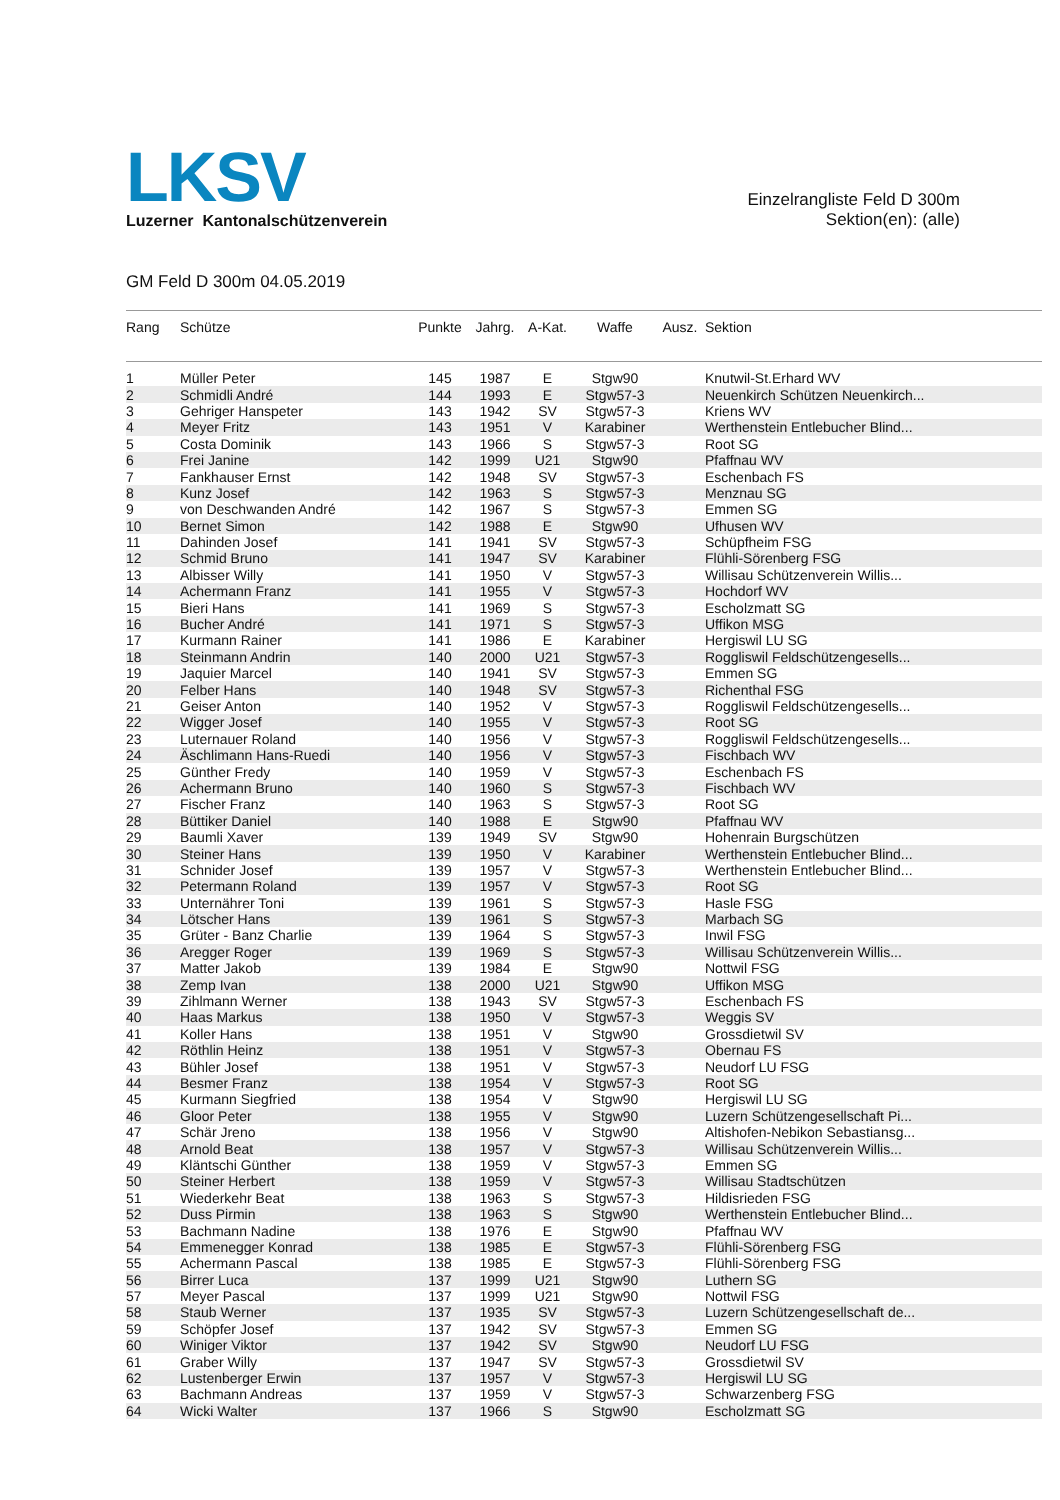LKSV
Luzerner Kantonalschützenverein
Einzelrangliste Feld D 300m
Sektion(en): (alle)
GM Feld D 300m 04.05.2019
| Rang | Schütze | Punkte | Jahrg. | A-Kat. | Waffe | Ausz. | Sektion |
| --- | --- | --- | --- | --- | --- | --- | --- |
| 1 | Müller Peter | 145 | 1987 | E | Stgw90 | | Knutwil-St.Erhard WV |
| 2 | Schmidli André | 144 | 1993 | E | Stgw57-3 | | Neuenkirch Schützen Neuenkirch... |
| 3 | Gehriger Hanspeter | 143 | 1942 | SV | Stgw57-3 | | Kriens WV |
| 4 | Meyer Fritz | 143 | 1951 | V | Karabiner | | Werthenstein Entlebucher Blind... |
| 5 | Costa Dominik | 143 | 1966 | S | Stgw57-3 | | Root SG |
| 6 | Frei Janine | 142 | 1999 | U21 | Stgw90 | | Pfaffnau WV |
| 7 | Fankhauser Ernst | 142 | 1948 | SV | Stgw57-3 | | Eschenbach FS |
| 8 | Kunz Josef | 142 | 1963 | S | Stgw57-3 | | Menznau SG |
| 9 | von Deschwanden André | 142 | 1967 | S | Stgw57-3 | | Emmen SG |
| 10 | Bernet Simon | 142 | 1988 | E | Stgw90 | | Ufhusen WV |
| 11 | Dahinden Josef | 141 | 1941 | SV | Stgw57-3 | | Schüpfheim FSG |
| 12 | Schmid Bruno | 141 | 1947 | SV | Karabiner | | Flühli-Sörenberg FSG |
| 13 | Albisser Willy | 141 | 1950 | V | Stgw57-3 | | Willisau Schützenverein Willis... |
| 14 | Achermann Franz | 141 | 1955 | V | Stgw57-3 | | Hochdorf WV |
| 15 | Bieri Hans | 141 | 1969 | S | Stgw57-3 | | Escholzmatt SG |
| 16 | Bucher André | 141 | 1971 | S | Stgw57-3 | | Uffikon MSG |
| 17 | Kurmann Rainer | 141 | 1986 | E | Karabiner | | Hergiswil LU SG |
| 18 | Steinmann Andrin | 140 | 2000 | U21 | Stgw57-3 | | Roggliswil Feldschützengesells... |
| 19 | Jaquier Marcel | 140 | 1941 | SV | Stgw57-3 | | Emmen SG |
| 20 | Felber Hans | 140 | 1948 | SV | Stgw57-3 | | Richenthal FSG |
| 21 | Geiser Anton | 140 | 1952 | V | Stgw57-3 | | Roggliswil Feldschützengesells... |
| 22 | Wigger Josef | 140 | 1955 | V | Stgw57-3 | | Root SG |
| 23 | Luternauer Roland | 140 | 1956 | V | Stgw57-3 | | Roggliswil Feldschützengesells... |
| 24 | Äschlimann Hans-Ruedi | 140 | 1956 | V | Stgw57-3 | | Fischbach WV |
| 25 | Günther Fredy | 140 | 1959 | V | Stgw57-3 | | Eschenbach FS |
| 26 | Achermann Bruno | 140 | 1960 | S | Stgw57-3 | | Fischbach WV |
| 27 | Fischer Franz | 140 | 1963 | S | Stgw57-3 | | Root SG |
| 28 | Büttiker Daniel | 140 | 1988 | E | Stgw90 | | Pfaffnau WV |
| 29 | Baumli Xaver | 139 | 1949 | SV | Stgw90 | | Hohenrain Burgschützen |
| 30 | Steiner Hans | 139 | 1950 | V | Karabiner | | Werthenstein Entlebucher Blind... |
| 31 | Schnider Josef | 139 | 1957 | V | Stgw57-3 | | Werthenstein Entlebucher Blind... |
| 32 | Petermann Roland | 139 | 1957 | V | Stgw57-3 | | Root SG |
| 33 | Unternährer Toni | 139 | 1961 | S | Stgw57-3 | | Hasle FSG |
| 34 | Lötscher Hans | 139 | 1961 | S | Stgw57-3 | | Marbach SG |
| 35 | Grüter - Banz Charlie | 139 | 1964 | S | Stgw57-3 | | Inwil FSG |
| 36 | Aregger Roger | 139 | 1969 | S | Stgw57-3 | | Willisau Schützenverein Willis... |
| 37 | Matter Jakob | 139 | 1984 | E | Stgw90 | | Nottwil FSG |
| 38 | Zemp Ivan | 138 | 2000 | U21 | Stgw90 | | Uffikon MSG |
| 39 | Zihlmann Werner | 138 | 1943 | SV | Stgw57-3 | | Eschenbach FS |
| 40 | Haas Markus | 138 | 1950 | V | Stgw57-3 | | Weggis SV |
| 41 | Koller Hans | 138 | 1951 | V | Stgw90 | | Grossdietwil SV |
| 42 | Röthlin Heinz | 138 | 1951 | V | Stgw57-3 | | Obernau FS |
| 43 | Bühler Josef | 138 | 1951 | V | Stgw57-3 | | Neudorf LU FSG |
| 44 | Besmer Franz | 138 | 1954 | V | Stgw57-3 | | Root SG |
| 45 | Kurmann Siegfried | 138 | 1954 | V | Stgw90 | | Hergiswil LU SG |
| 46 | Gloor Peter | 138 | 1955 | V | Stgw90 | | Luzern Schützengesellschaft Pi... |
| 47 | Schär Jreno | 138 | 1956 | V | Stgw90 | | Altishofen-Nebikon Sebastiansg... |
| 48 | Arnold Beat | 138 | 1957 | V | Stgw57-3 | | Willisau Schützenverein Willis... |
| 49 | Kläntschi Günther | 138 | 1959 | V | Stgw57-3 | | Emmen SG |
| 50 | Steiner Herbert | 138 | 1959 | V | Stgw57-3 | | Willisau Stadtschützen |
| 51 | Wiederkehr Beat | 138 | 1963 | S | Stgw57-3 | | Hildisrieden FSG |
| 52 | Duss Pirmin | 138 | 1963 | S | Stgw90 | | Werthenstein Entlebucher Blind... |
| 53 | Bachmann Nadine | 138 | 1976 | E | Stgw90 | | Pfaffnau WV |
| 54 | Emmenegger Konrad | 138 | 1985 | E | Stgw57-3 | | Flühli-Sörenberg FSG |
| 55 | Achermann Pascal | 138 | 1985 | E | Stgw57-3 | | Flühli-Sörenberg FSG |
| 56 | Birrer Luca | 137 | 1999 | U21 | Stgw90 | | Luthern SG |
| 57 | Meyer Pascal | 137 | 1999 | U21 | Stgw90 | | Nottwil FSG |
| 58 | Staub Werner | 137 | 1935 | SV | Stgw57-3 | | Luzern Schützengesellschaft de... |
| 59 | Schöpfer Josef | 137 | 1942 | SV | Stgw57-3 | | Emmen SG |
| 60 | Winiger Viktor | 137 | 1942 | SV | Stgw90 | | Neudorf LU FSG |
| 61 | Graber Willy | 137 | 1947 | SV | Stgw57-3 | | Grossdietwil SV |
| 62 | Lustenberger Erwin | 137 | 1957 | V | Stgw57-3 | | Hergiswil LU SG |
| 63 | Bachmann Andreas | 137 | 1959 | V | Stgw57-3 | | Schwarzenberg FSG |
| 64 | Wicki Walter | 137 | 1966 | S | Stgw90 | | Escholzmatt SG |